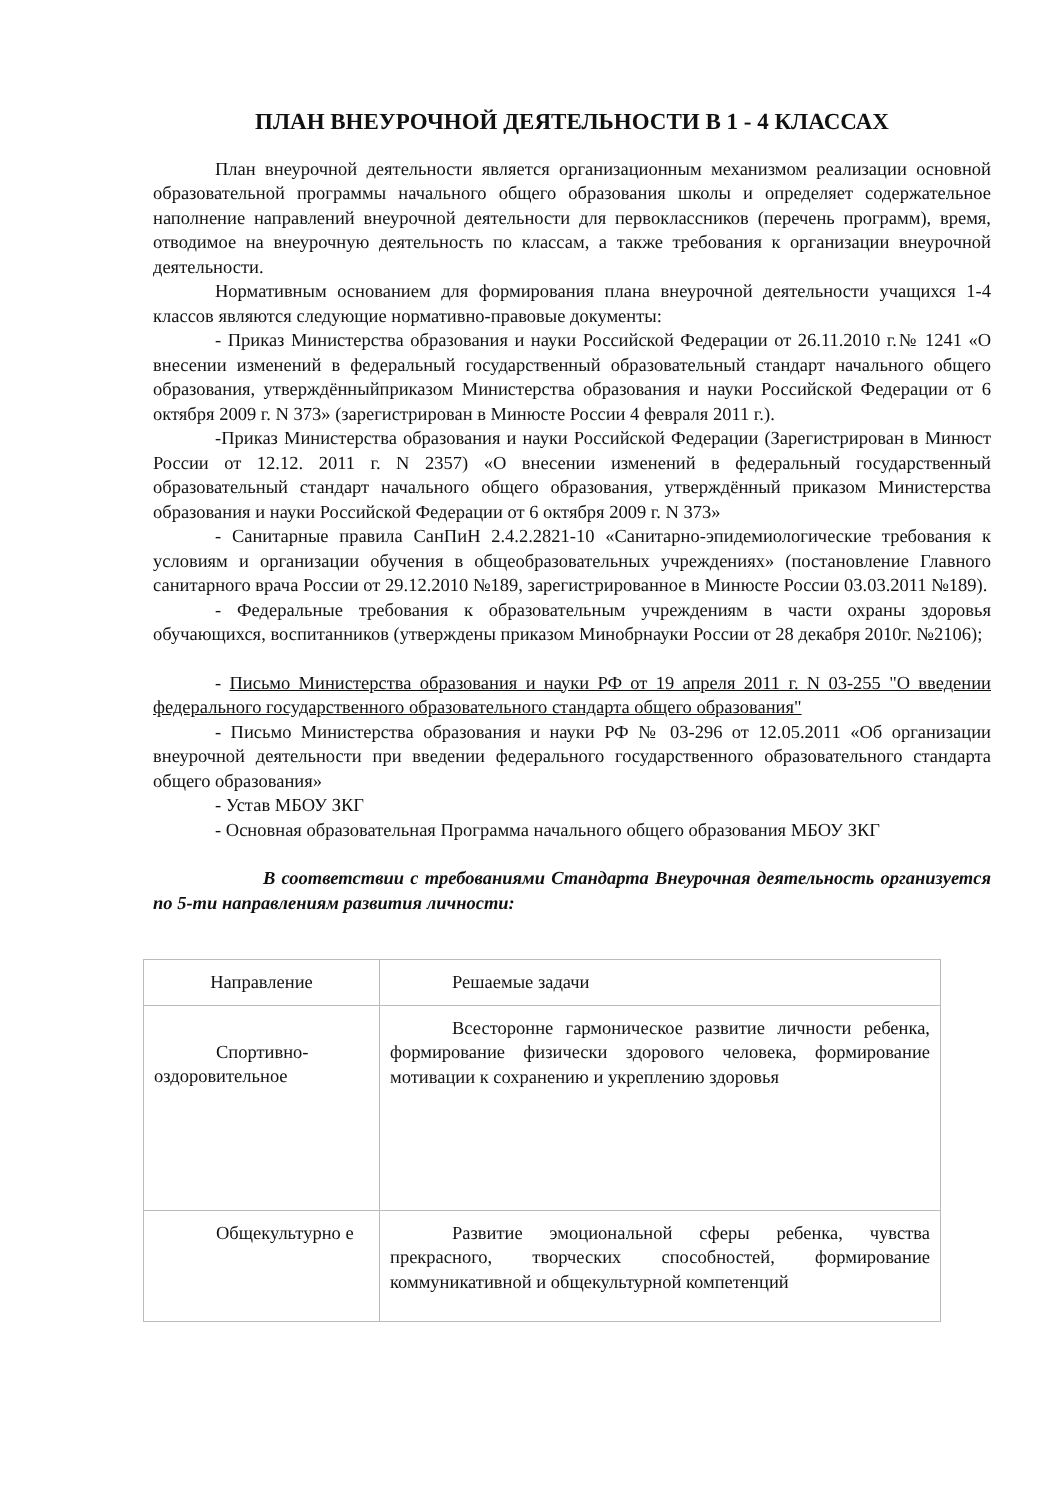ПЛАН ВНЕУРОЧНОЙ ДЕЯТЕЛЬНОСТИ В 1 - 4 КЛАССАХ
План внеурочной деятельности является организационным механизмом реализации основной образовательной программы начального общего образования школы и определяет содержательное наполнение направлений внеурочной деятельности для первоклассников (перечень программ), время, отводимое на внеурочную деятельность по классам, а также требования к организации внеурочной деятельности.
Нормативным основанием для формирования плана внеурочной деятельности учащихся 1-4 классов являются следующие нормативно-правовые документы:
- Приказ Министерства образования и науки Российской Федерации от 26.11.2010 г.№ 1241 «О внесении изменений в федеральный государственный образовательный стандарт начального общего образования, утверждённыйприказом Министерства образования и науки Российской Федерации от 6 октября 2009 г. N 373» (зарегистрирован в Минюсте России 4 февраля 2011 г.).
-Приказ Министерства образования и науки Российской Федерации (Зарегистрирован в Минюст России от 12.12. 2011 г. N 2357) «О внесении изменений в федеральный государственный образовательный стандарт начального общего образования, утверждённый приказом Министерства образования и науки Российской Федерации от 6 октября 2009 г. N 373»
- Санитарные правила СанПиН 2.4.2.2821-10 «Санитарно-эпидемиологические требования к условиям и организации обучения в общеобразовательных учреждениях» (постановление Главного санитарного врача России от 29.12.2010 №189, зарегистрированное в Минюсте России 03.03.2011 №189).
- Федеральные требования к образовательным учреждениям в части охраны здоровья обучающихся, воспитанников (утверждены приказом Минобрнауки России от 28 декабря 2010г. №2106);
- Письмо Министерства образования и науки РФ от 19 апреля 2011 г. N 03-255 "О введении федерального государственного образовательного стандарта общего образования"
- Письмо Министерства образования и науки РФ № 03-296 от 12.05.2011 «Об организации внеурочной деятельности при введении федерального государственного образовательного стандарта общего образования»
- Устав МБОУ ЗКГ
- Основная образовательная Программа начального общего образования МБОУ ЗКГ
В соответствии с требованиями Стандарта Внеурочная деятельность организуется по 5-ти направлениям развития личности:
| Направление | Решаемые задачи |
| Спортивно-оздоровительное | Всесторонне гармоническое развитие личности ребенка, формирование физически здорового человека, формирование мотивации к сохранению и укреплению здоровья |
| Общекультурно е | Развитие эмоциональной сферы ребенка, чувства прекрасного, творческих способностей, формирование коммуникативной и общекультурной компетенций |